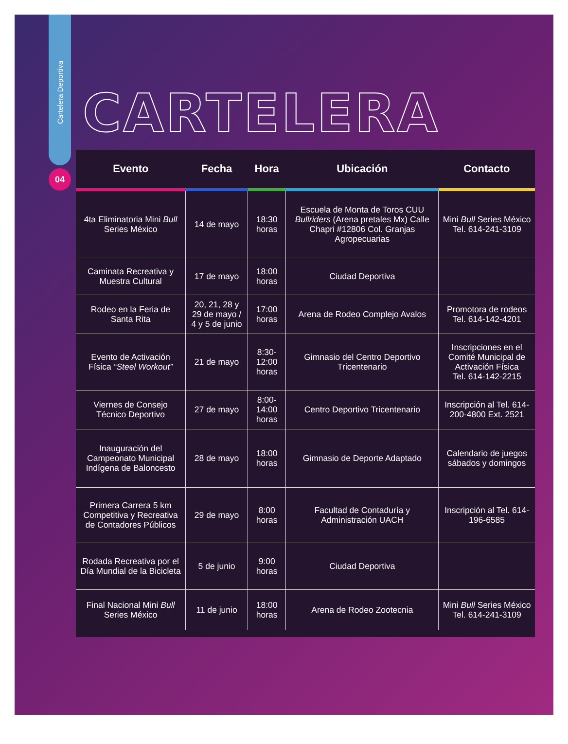Cartelera Deportiva
04
CARTELERA
| Evento | Fecha | Hora | Ubicación | Contacto |
| --- | --- | --- | --- | --- |
| 4ta Eliminatoria Mini Bull Series México | 14 de mayo | 18:30 horas | Escuela de Monta de Toros CUU Bullriders (Arena pretales Mx) Calle Chapri #12806 Col. Granjas Agropecuarias | Mini Bull Series México Tel. 614-241-3109 |
| Caminata Recreativa y Muestra Cultural | 17 de mayo | 18:00 horas | Ciudad Deportiva | |
| Rodeo en la Feria de Santa Rita | 20, 21, 28 y 29 de mayo / 4 y 5 de junio | 17:00 horas | Arena de Rodeo Complejo Avalos | Promotora de rodeos Tel. 614-142-4201 |
| Evento de Activación Física “Steel Workout” | 21 de mayo | 8:30-12:00 horas | Gimnasio del Centro Deportivo Tricentenario | Inscripciones en el Comité Municipal de Activación Física Tel. 614-142-2215 |
| Viernes de Consejo Técnico Deportivo | 27 de mayo | 8:00-14:00 horas | Centro Deportivo Tricentenario | Inscripción al Tel. 614-200-4800 Ext. 2521 |
| Inauguración del Campeonato Municipal Indígena de Baloncesto | 28 de mayo | 18:00 horas | Gimnasio de Deporte Adaptado | Calendario de juegos sábados y domingos |
| Primera Carrera 5 km Competitiva y Recreativa de Contadores Públicos | 29 de mayo | 8:00 horas | Facultad de Contaduría y Administración UACH | Inscripción al Tel. 614-196-6585 |
| Rodada Recreativa por el Día Mundial de la Bicicleta | 5 de junio | 9:00 horas | Ciudad Deportiva | |
| Final Nacional Mini Bull Series México | 11 de junio | 18:00 horas | Arena de Rodeo Zootecnia | Mini Bull Series México Tel. 614-241-3109 |